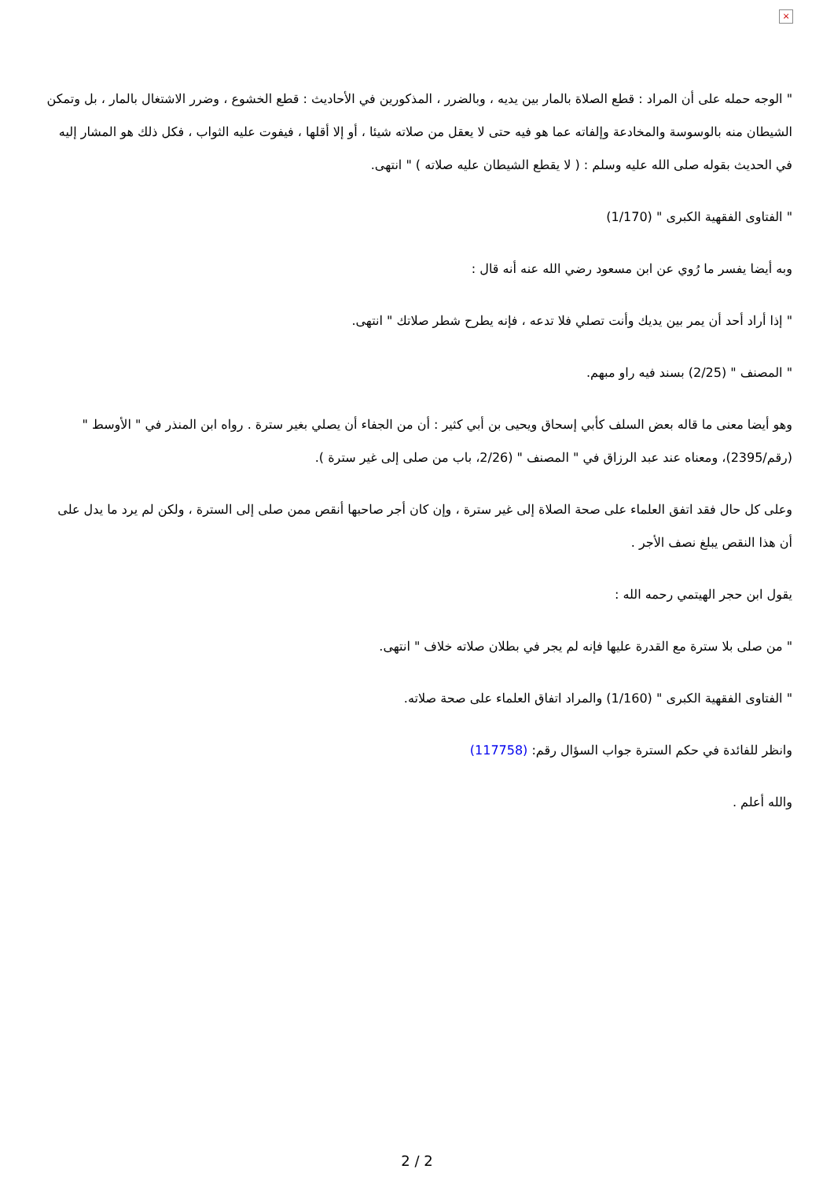×
" الوجه حمله على أن المراد : قطع الصلاة بالمار بين يديه ، وبالضرر ، المذكورين في الأحاديث : قطع الخشوع ، وضرر الاشتغال بالمار ، بل وتمكن الشيطان منه بالوسوسة والمخادعة وإلفاته عما هو فيه حتى لا يعقل من صلاته شيئا ، أو إلا أقلها ، فيفوت عليه الثواب ، فكل ذلك هو المشار إليه في الحديث بقوله صلى الله عليه وسلم : ( لا يقطع الشيطان عليه صلاته ) " انتهى.
" الفتاوى الفقهية الكبرى " (1/170)
وبه أيضا يفسر ما رُوي عن ابن مسعود رضي الله عنه أنه قال :
" إذا أراد أحد أن يمر بين يديك وأنت تصلي فلا تدعه ، فإنه يطرح شطر صلاتك " انتهى.
" المصنف " (2/25) بسند فيه راو مبهم.
وهو أيضا معنى ما قاله بعض السلف كأبي إسحاق ويحيى بن أبي كثير : أن من الجفاء أن يصلي بغير سترة . رواه ابن المنذر في " الأوسط " (رقم/2395)، ومعناه عند عبد الرزاق في " المصنف " (2/26، باب من صلى إلى غير سترة ).
وعلى كل حال فقد اتفق العلماء على صحة الصلاة إلى غير سترة ، وإن كان أجر صاحبها أنقص ممن صلى إلى السترة ، ولكن لم يرد ما يدل على أن هذا النقص يبلغ نصف الأجر .
يقول ابن حجر الهيتمي رحمه الله :
" من صلى بلا سترة مع القدرة عليها فإنه لم يجر في بطلان صلاته خلاف " انتهى.
" الفتاوى الفقهية الكبرى " (1/160) والمراد اتفاق العلماء على صحة صلاته.
وانظر للفائدة في حكم السترة جواب السؤال رقم: (117758)
والله أعلم .
2 / 2